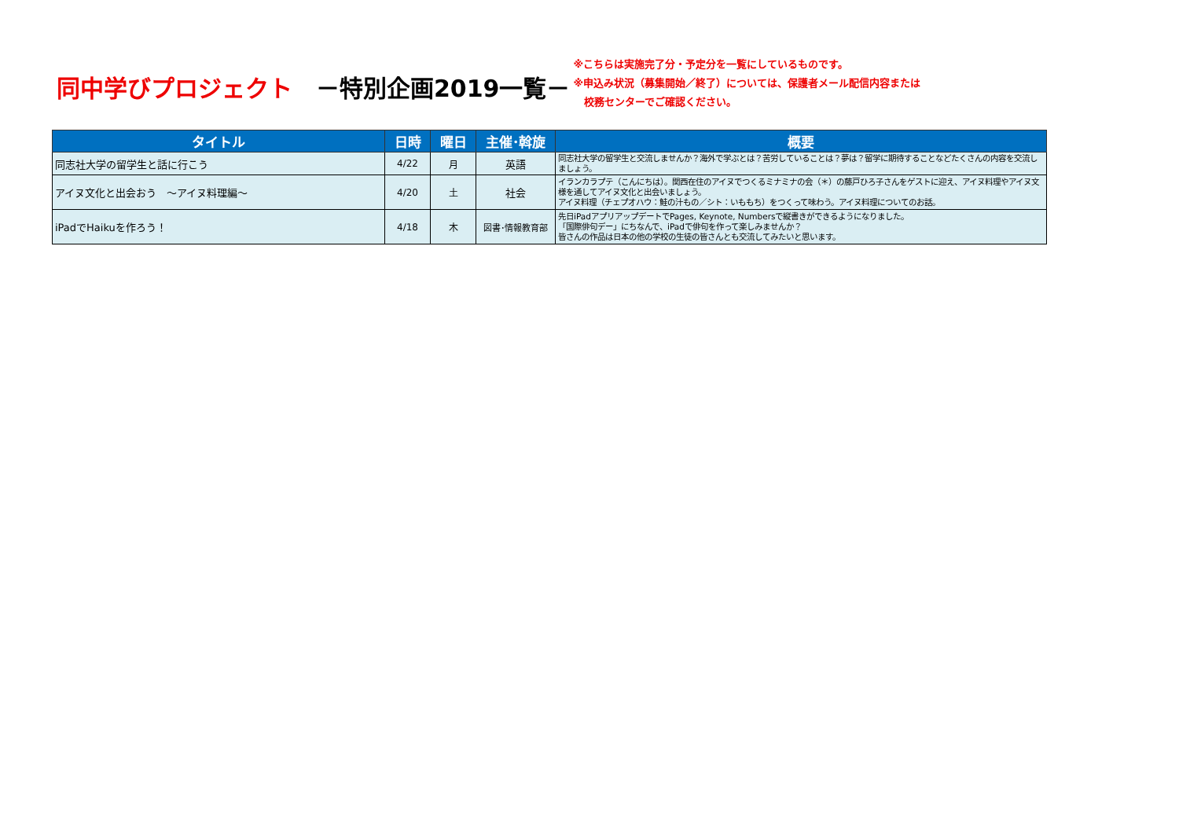同中学びプロジェクト　－特別企画2019一覧－
※こちらは実施完了分・予定分を一覧にしているものです。
※申込み状況（募集開始／終了）については、保護者メール配信内容または
　校務センターでご確認ください。
| タイトル | 日時 | 曜日 | 主催･斡旋 | 概要 |
| --- | --- | --- | --- | --- |
| 同志社大学の留学生と話に行こう | 4/22 | 月 | 英語 | 同志社大学の留学生と交流しませんか？海外で学ぶとは？苦労していることは？夢は？留学に期待することなどたくさんの内容を交流しましょう。 |
| アイヌ文化と出会おう ～アイヌ料理編～ | 4/20 | 土 | 社会 | イランカラプテ（こんにちは）。関西在住のアイヌでつくるミナミナの会（＊）の藤戸ひろ子さんをゲストに迎え、アイヌ料理やアイヌ文様を通してアイヌ文化と出会いましょう。 アイヌ料理（チェプオハウ：鮭の汁もの／シト：いももち）をつくって味わう。アイヌ料理についてのお話。 |
| iPadでHaikuを作ろう！ | 4/18 | 木 | 図書･情報教育部 | 先日iPadアプリアップデートでPages, Keynote, Numbersで縦書きができるようになりました。 「国際俳句デー」にちなんで、iPadで俳句を作って楽しみませんか？ 皆さんの作品は日本の他の学校の生徒の皆さんとも交流してみたいと思います。 |